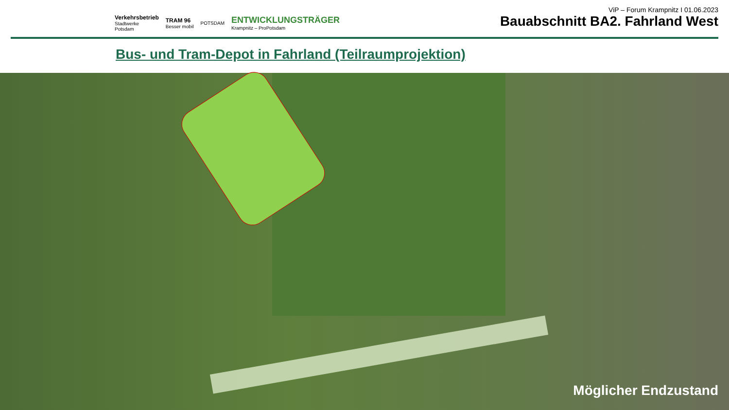Verkehrsbetrieb
Stadtwerke
Potsdam
TRAM 96
Besser mobil
POTSDAM
ENTWICKLUNGSTRÄGER
Krampnitz – ProPotsdam
ViP – Forum Krampnitz I 01.06.2023
Bauabschnitt BA2. Fahrland West
Bus- und Tram-Depot in Fahrland (Teilraumprojektion)
Möglicher Endzustand